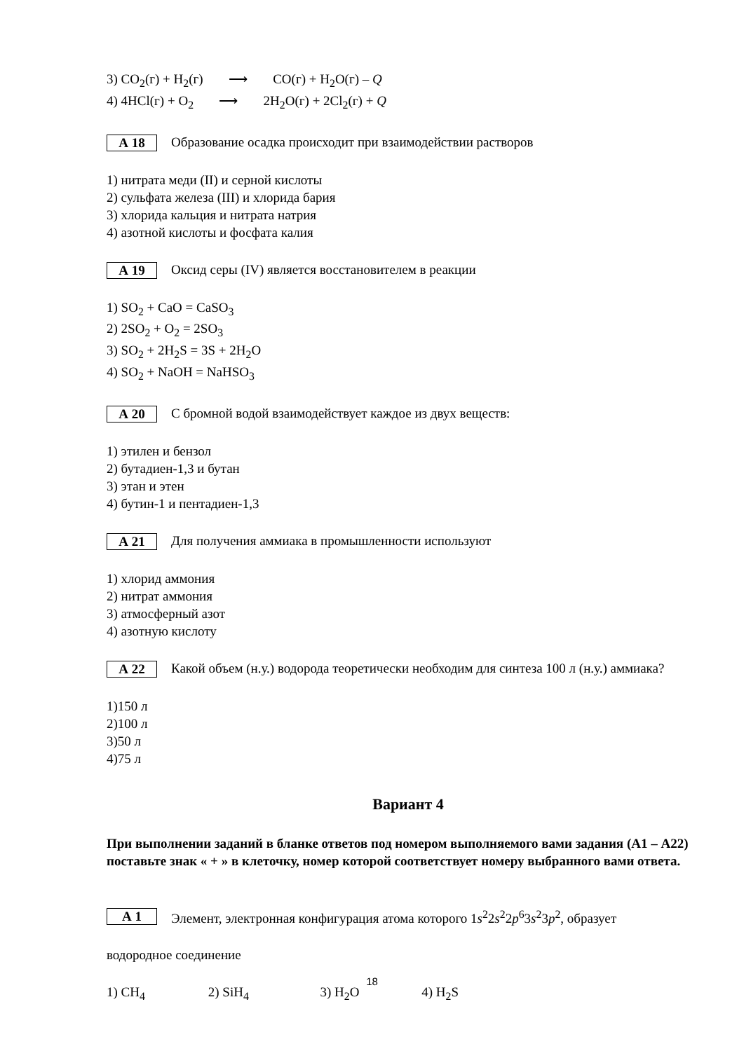3) CO<sub>2</sub>(г) + H<sub>2</sub>(г) ⟶ CO(г) + H<sub>2</sub>O(г) – Q
4) 4HCl(г) + O<sub>2</sub> ⟶ 2H<sub>2</sub>O(г) + 2Cl<sub>2</sub>(г) + Q
А 18
Образование осадка происходит при взаимодействии растворов
1) нитрата меди (II) и серной кислоты
2) сульфата железа (III) и хлорида бария
3) хлорида кальция и нитрата натрия
4) азотной кислоты и фосфата калия
А 19
Оксид серы (IV) является восстановителем в реакции
1) SO<sub>2</sub> + CaO = CaSO<sub>3</sub>
2) 2SO<sub>2</sub> + O<sub>2</sub> = 2SO<sub>3</sub>
3) SO<sub>2</sub> + 2H<sub>2</sub>S = 3S + 2H<sub>2</sub>O
4) SO<sub>2</sub> + NaOH = NaHSO<sub>3</sub>
А 20
С бромной водой взаимодействует каждое из двух веществ:
1) этилен и бензол
2) бутадиен-1,3 и бутан
3) этан и этен
4) бутин-1 и пентадиен-1,3
А 21
Для получения аммиака в промышленности используют
1) хлорид аммония
2) нитрат аммония
3) атмосферный азот
4) азотную кислоту
А 22
Какой объем (н.у.) водорода теоретически необходим для синтеза 100 л (н.у.) аммиака?
1)150 л
2)100 л
3)50 л
4)75 л
Вариант 4
При выполнении заданий в бланке ответов под номером выполняемого вами задания (А1 – А22) поставьте знак « + » в клеточку, номер которой соответствует номеру выбранного вами ответа.
А 1
Элемент, электронная конфигурация атома которого 1s<sup>2</sup>2s<sup>2</sup>2p<sup>6</sup>3s<sup>2</sup>3p<sup>2</sup>, образует
водородное соединение
1) CH<sub>4</sub> 2) SiH<sub>4</sub> 3) H<sub>2</sub>O 4) H<sub>2</sub>S
18